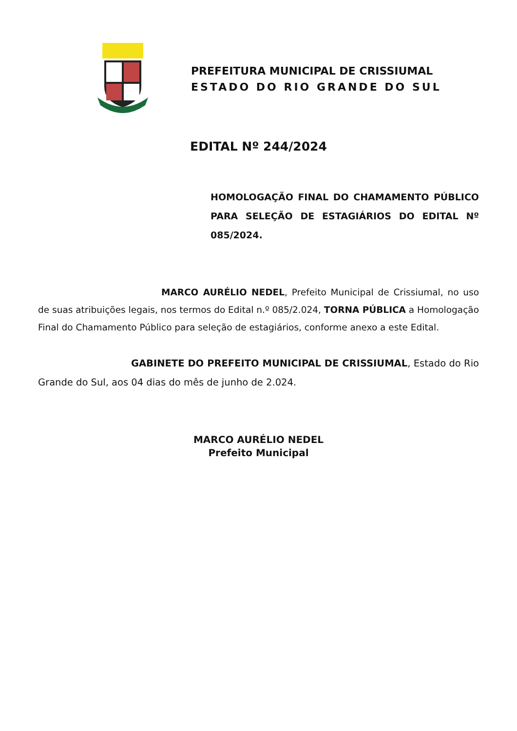PREFEITURA MUNICIPAL DE CRISSIUMAL
ESTADO DO RIO GRANDE DO SUL
EDITAL Nº 244/2024
HOMOLOGAÇÃO FINAL DO CHAMAMENTO PÚBLICO PARA SELEÇÃO DE ESTAGIÁRIOS DO EDITAL Nº 085/2024.
MARCO AURÉLIO NEDEL, Prefeito Municipal de Crissiumal, no uso de suas atribuições legais, nos termos do Edital n.º 085/2.024, TORNA PÚBLICA a Homologação Final do Chamamento Público para seleção de estagiários, conforme anexo a este Edital.
GABINETE DO PREFEITO MUNICIPAL DE CRISSIUMAL, Estado do Rio Grande do Sul, aos 04 dias do mês de junho de 2.024.
MARCO AURÉLIO NEDEL
Prefeito Municipal